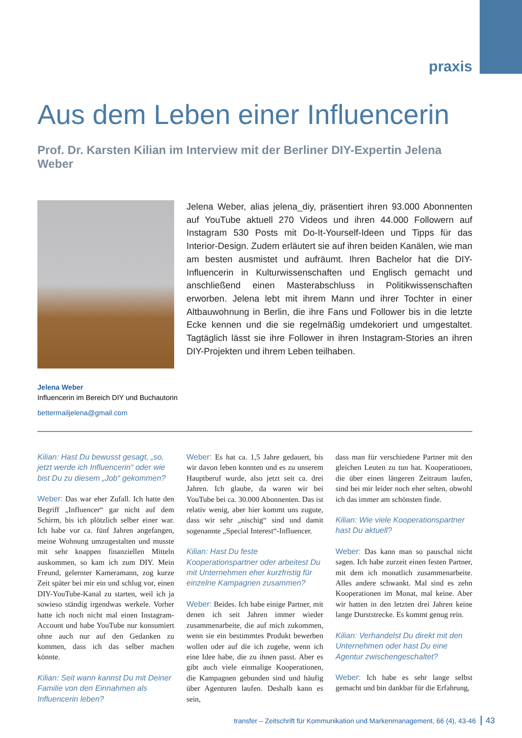praxis
Aus dem Leben einer Influencerin
Prof. Dr. Karsten Kilian im Interview mit der Berliner DIY-Expertin Jelena Weber
Jelena Weber, alias jelena_diy, präsentiert ihren 93.000 Abonnenten auf You­Tube aktuell 270 Videos und ihren 44.000 Followern auf Instagram 530 Posts mit Do-It-Yourself-Ideen und Tipps für das Interior-Design. Zudem erläutert sie auf ihren beiden Kanälen, wie man am besten ausmistet und aufräumt. Ihren Bachelor hat die DIY-Influencerin in Kulturwissenschaften und Englisch gemacht und anschließend einen Masterabschluss in Politikwissenschaften erworben. Jelena lebt mit ihrem Mann und ihrer Tochter in einer Altbauwohnung in Berlin, die ihre Fans und Follower bis in die letzte Ecke kennen und die sie regelmäßig umdekoriert und umgestaltet. Tagtäglich lässt sie ihre Follower in ihren Instagram-Stories an ihren DIY-Projekten und ihrem Leben teilhaben.
Jelena Weber
Influencerin im Bereich DIY und Buchautorin
bettermailjelena@gmail.com
Kilian: Hast Du bewusst gesagt, „so, jetzt werde ich Influencerin“ oder wie bist Du zu diesem „Job“ gekommen?
Weber: Das war eher Zufall. Ich hatte den Begriff „Influencer“ gar nicht auf dem Schirm, bis ich plötzlich selber einer war. Ich habe vor ca. fünf Jahren angefangen, meine Wohnung umzugestalten und musste mit sehr knappen finanziellen Mitteln auskommen, so kam ich zum DIY. Mein Freund, gelernter Kameramann, zog kurze Zeit später bei mir ein und schlug vor, einen DIY-YouTube-Kanal zu starten, weil ich ja sowieso ständig irgendwas werkele. Vorher hatte ich noch nicht mal einen Instagram-Account und habe YouTube nur konsumiert ohne auch nur auf den Gedanken zu kommen, dass ich das selber machen könnte.
Kilian: Seit wann kannst Du mit Deiner Familie von den Einnahmen als Influencerin leben?
Weber: Es hat ca. 1,5 Jahre gedauert, bis wir davon leben konnten und es zu unserem Hauptberuf wurde, also jetzt seit ca. drei Jahren. Ich glaube, da waren wir bei YouTube bei ca. 30.000 Abonnenten. Das ist relativ wenig, aber hier kommt uns zugute, dass wir sehr „nischig“ sind und damit sogenannte „Special Interest“-Influencer.
Kilian: Hast Du feste Kooperationspartner oder arbeitest Du mit Unternehmen eher kurzfristig für einzelne Kampagnen zusammen?
Weber: Beides. Ich habe einige Partner, mit denen ich seit Jahren immer wieder zusammenarbeite, die auf mich zukommen, wenn sie ein bestimmtes Produkt bewerben wollen oder auf die ich zugehe, wenn ich eine Idee habe, die zu ihnen passt. Aber es gibt auch viele einmalige Kooperationen, die Kampagnen gebunden sind und häufig über Agenturen laufen. Deshalb kann es sein,
dass man für verschiedene Partner mit den gleichen Leuten zu tun hat. Kooperationen, die über einen längeren Zeitraum laufen, sind bei mir leider noch eher selten, obwohl ich das immer am schönsten finde.
Kilian: Wie viele Kooperationspartner hast Du aktuell?
Weber: Das kann man so pauschal nicht sagen. Ich habe zurzeit einen festen Partner, mit dem ich monatlich zusammenarbeite. Alles andere schwankt. Mal sind es zehn Kooperationen im Monat, mal keine. Aber wir hatten in den letzten drei Jahren keine lange Durststrecke. Es kommt genug rein.
Kilian: Verhandelst Du direkt mit den Unternehmen oder hast Du eine Agentur zwischengeschaltet?
Weber: Ich habe es sehr lange selbst gemacht und bin dankbar für die Erfahrung,
transfer – Zeitschrift für Kommunikation und Markenmanagement, 66 (4), 43-46 43